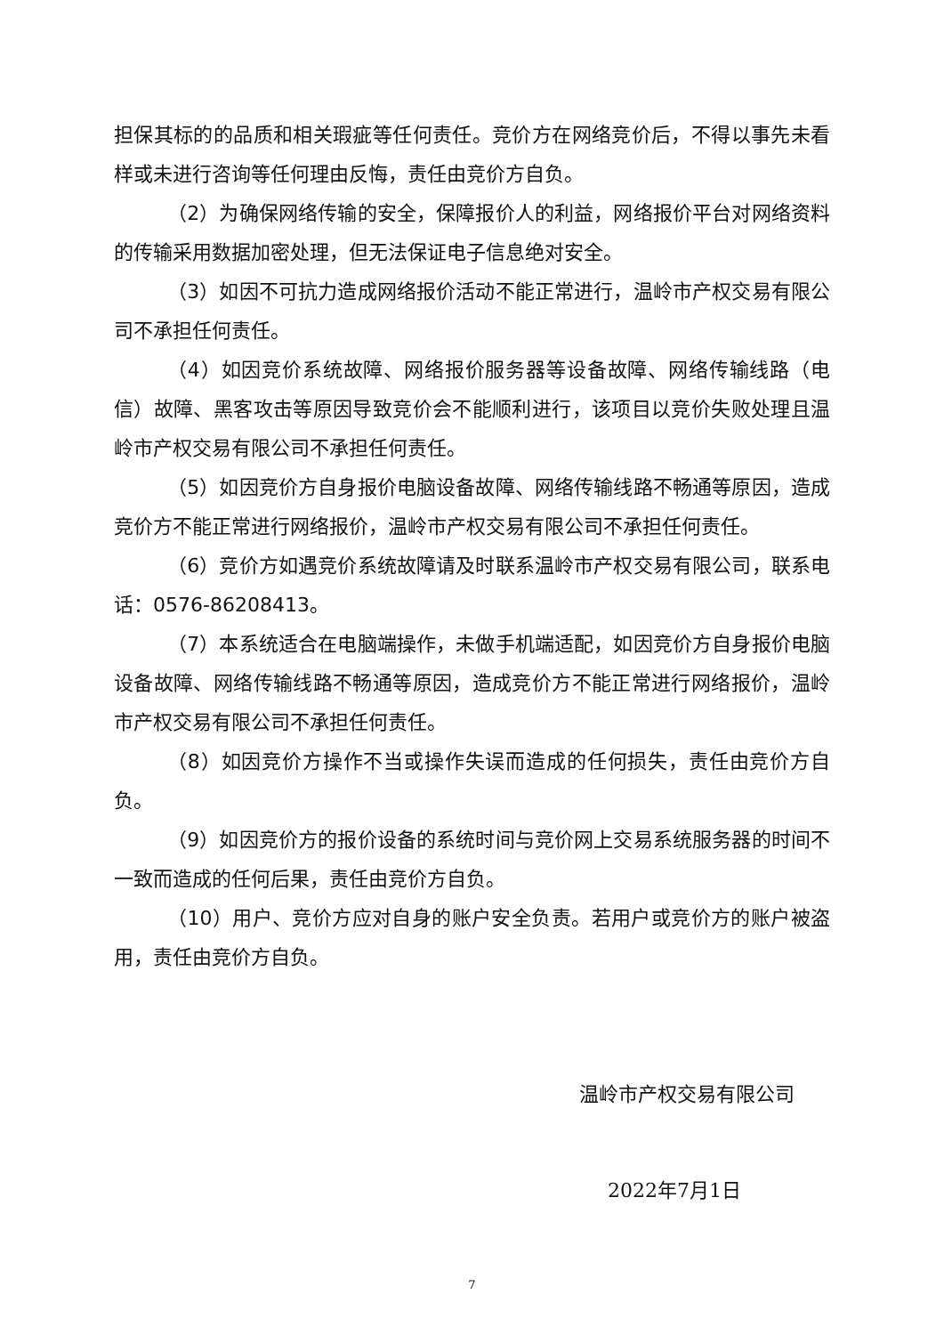担保其标的的品质和相关瑕疵等任何责任。竞价方在网络竞价后，不得以事先未看样或未进行咨询等任何理由反悔，责任由竞价方自负。
（2）为确保网络传输的安全，保障报价人的利益，网络报价平台对网络资料的传输采用数据加密处理，但无法保证电子信息绝对安全。
（3）如因不可抗力造成网络报价活动不能正常进行，温岭市产权交易有限公司不承担任何责任。
（4）如因竞价系统故障、网络报价服务器等设备故障、网络传输线路（电信）故障、黑客攻击等原因导致竞价会不能顺利进行，该项目以竞价失败处理且温岭市产权交易有限公司不承担任何责任。
（5）如因竞价方自身报价电脑设备故障、网络传输线路不畅通等原因，造成竞价方不能正常进行网络报价，温岭市产权交易有限公司不承担任何责任。
（6）竞价方如遇竞价系统故障请及时联系温岭市产权交易有限公司，联系电话：0576-86208413。
（7）本系统适合在电脑端操作，未做手机端适配，如因竞价方自身报价电脑设备故障、网络传输线路不畅通等原因，造成竞价方不能正常进行网络报价，温岭市产权交易有限公司不承担任何责任。
（8）如因竞价方操作不当或操作失误而造成的任何损失，责任由竞价方自负。
（9）如因竞价方的报价设备的系统时间与竞价网上交易系统服务器的时间不一致而造成的任何后果，责任由竞价方自负。
（10）用户、竞价方应对自身的账户安全负责。若用户或竞价方的账户被盗用，责任由竞价方自负。
温岭市产权交易有限公司
2022年7月1日
7